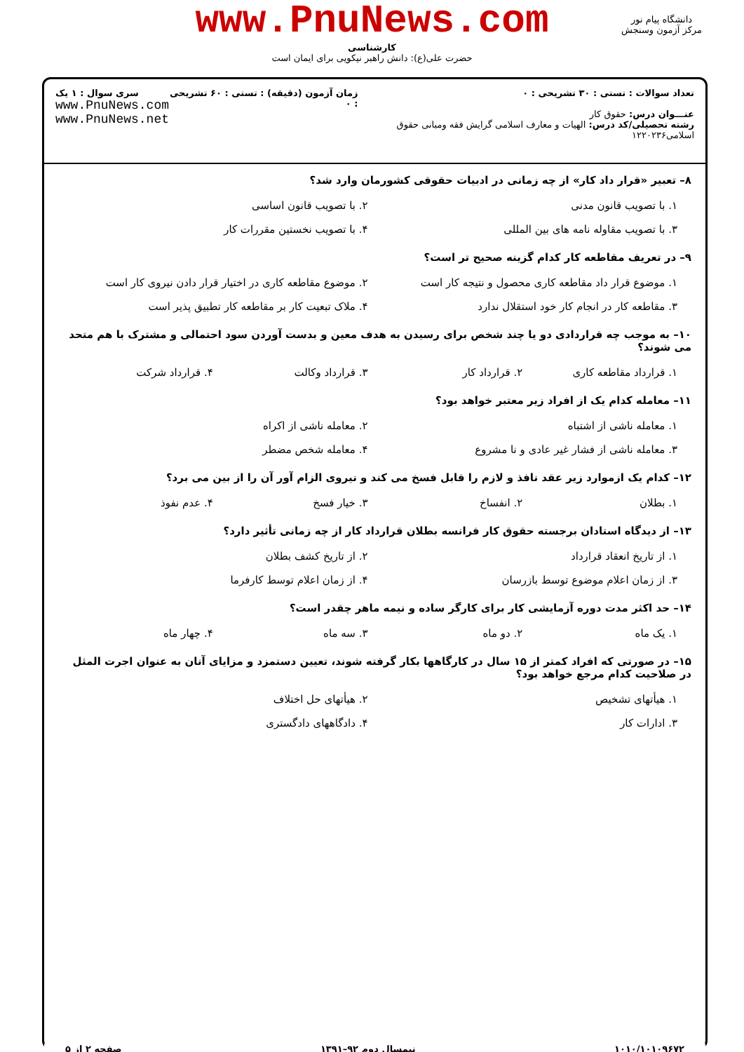www.PnuNews.com
کارشناسی
حضرت علی(ع): دانش راهبر نیکویی برای ایمان است
دانشگاه پیام نور
مرکز آزمون وسنجش
تعداد سوالات : تستی : ۳۰ تشریحی : ۰
عنـــوان درس: حقوق کار
رشته تحصیلی/کد درس: الهیات و معارف اسلامی گرایش فقه ومبانی حقوق اسلامی۱۲۲۰۲۳۶
زمان آزمون (دقیقه) : تستی : ۶۰ تشریحی : ۰
سری سوال : ۱ یک
www.PnuNews.com
www.PnuNews.net
۸– تعبیر «قرار داد کار» از چه زمانی در ادبیات حقوقی کشورمان وارد شد؟
۱. با تصویب قانون مدنی ۲. با تصویب قانون اساسی
۳. با تصویب مقاوله نامه های بین المللی
۴. با تصویب نخستین مقررات کار
۹– در تعریف مقاطعه کار کدام گزینه صحیح تر است؟
۱. موضوع قرار داد مقاطعه کاری محصول و نتیجه کار است
۲. موضوع مقاطعه کاری در اختیار قرار دادن نیروی کار است
۳. مقاطعه کار در انجام کار خود استقلال ندارد
۴. ملاک تبعیت کار بر مقاطعه کار تطبیق پذیر است
۱۰– به موجب چه قراردادی دو یا چند شخص برای رسیدن به هدف معین و بدست آوردن سود احتمالی و مشترک با هم متحد می شوند؟
۱. قرارداد مقاطعه کاری ۲. قرارداد کار ۳. قرارداد وکالت ۴. قرارداد شرکت
۱۱– معامله کدام یک از افراد زیر معتبر خواهد بود؟
۱. معامله ناشی از اشتباه ۲. معامله ناشی از اکراه
۳. معامله ناشی از فشار غیر عادی و نا مشروع
۴. معامله شخص مضطر
۱۲– کدام یک ازموارد زیر عقد نافذ و لازم را قابل فسخ می کند و نیروی الزام آور آن را از بین می برد؟
۱. بطلان ۲. انفساخ ۳. خیار فسخ ۴. عدم نفوذ
۱۳– از دیدگاه استادان برجسته حقوق کار فرانسه بطلان قرارداد کار از چه زمانی تأثیر دارد؟
۱. از تاریخ انعقاد قرارداد ۲. از تاریخ کشف بطلان
۳. از زمان اعلام موضوع توسط بازرسان
۴. از زمان اعلام توسط کارفرما
۱۴– حد اکثر مدت دوره آزمایشی کار برای کارگر ساده و نیمه ماهر چقدر است؟
۱. یک ماه ۲. دو ماه ۳. سه ماه ۴. چهار ماه
۱۵– در صورتی که افراد کمتر از ۱۵ سال در کارگاهها بکار گرفته شوند، تعیین دستمزد و مزایای آنان به عنوان اجرت المثل در صلاحیت کدام مرجع خواهد بود؟
۱. هیأتهای تشخیص ۲. هیأتهای حل اختلاف
۳. ادارات کار ۴. دادگاههای دادگستری
۱۰۱۰/۱۰۱۰۹۶۷۲ نیمسال دوم ۹۲–۱۳۹۱ صفحه ۲ از ۵